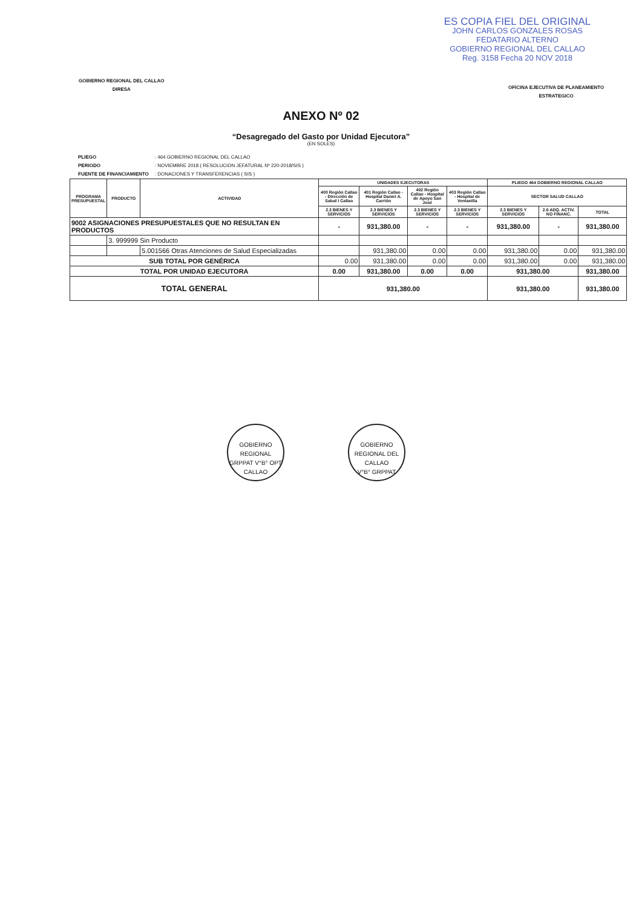ES COPIA FIEL DEL ORIGINAL
JOHN CARLOS GONZALES ROSAS
FEDATARIO ALTERNO
GOBIERNO REGIONAL DEL CALLAO
Reg. 3158 Fecha 20 NOV 2018
GOBIERNO REGIONAL DEL CALLAO
DIRESA
OFICINA EJECUTIVA DE PLANEAMIENTO
ESTRATEGICO
ANEXO Nº 02
“Desagregado del Gasto por Unidad Ejecutora”
(EN SOLES)
| PLIEGO | : 464 GOBIERNO REGIONAL DEL CALLAO |
| PERIODO | : NOVIEMBRE 2018 ( RESOLUCION JEFATURAL Nº 220-2018/SIS ) |
| FUENTE DE FINANCIAMIENTO | : DONACIONES Y TRANSFERENCIAS ( SIS ) |
| PROGRAMA PRESUPUESTAL | PRODUCTO | ACTIVIDAD | UNIDADES EJECUTORAS | | | | PLIEGO 464 GOBIERNO REGIONAL CALLAO | | |
| --- | --- | --- | --- | --- | --- | --- | --- | --- | --- |
| | | | 400 Región Callao - Dirección de Salud I Callao | 401 Región Callao - Hospital Daniel A. Carrión | 402 Región Callao - Hospital de Apoyo San José | 403 Región Callao - Hospital de Ventanilla | SECTOR SALUD CALLAO | | |
| | | | 2.3 BIENES Y SERVICIOS | 2.3 BIENES Y SERVICIOS | 2.3 BIENES Y SERVICIOS | 2.3 BIENES Y SERVICIOS | 2.3 BIENES Y SERVICIOS | 2.6 ADQ. ACTIV. NO FINANC. | TOTAL |
| 9002 ASIGNACIONES PRESUPUESTALES QUE NO RESULTAN EN PRODUCTOS | | | - | 931,380.00 | - | - | 931,380.00 | - | 931,380.00 |
| | 3. 999999 Sin Producto | | | | | | | | |
| | | 5.001566 Otras Atenciones de Salud Especializadas | | 931,380.00 | 0.00 | 0.00 | 931,380.00 | 0.00 | 931,380.00 |
| SUB TOTAL POR GENÉRICA | | | 0.00 | 931,380.00 | 0.00 | 0.00 | 931,380.00 | 0.00 | 931,380.00 |
| TOTAL POR UNIDAD EJECUTORA | | | 0.00 | 931,380.00 | 0.00 | 0.00 | 931,380.00 | | 931,380.00 |
| TOTAL GENERAL | | | 931,380.00 | | | | 931,380.00 | | 931,380.00 |
GOBIERNO REGIONAL
GRPPAT V°B° OPT
CALLAO
GOBIERNO REGIONAL DEL CALLAO
V°B° GRPPAT